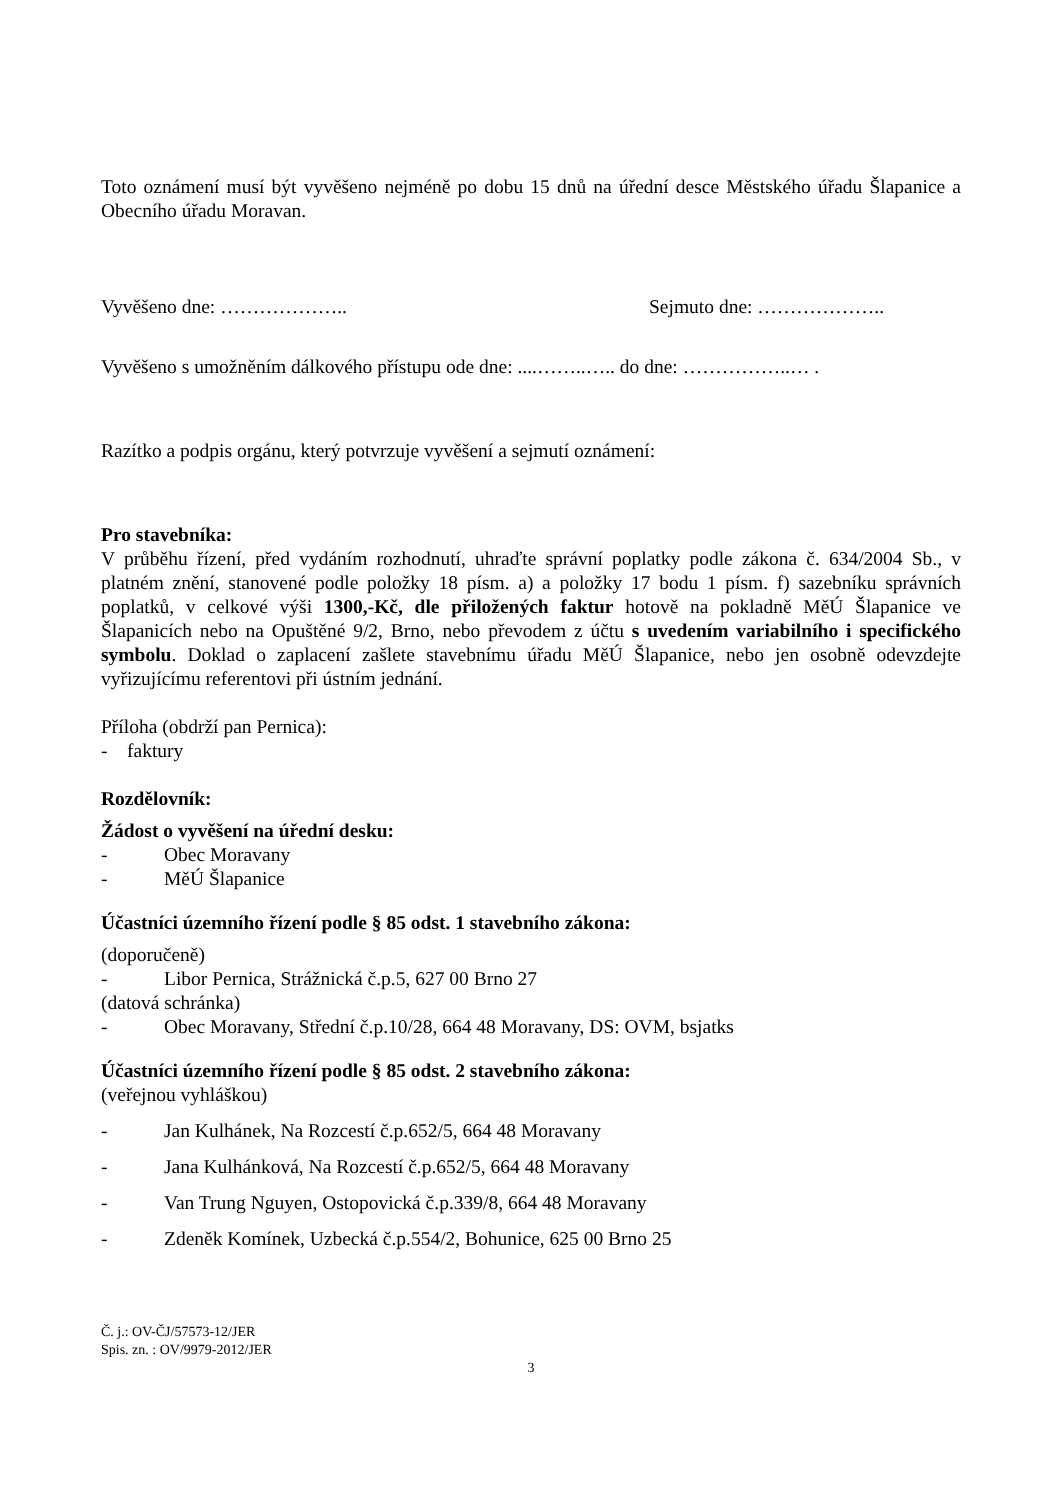Toto oznámení musí být vyvěšeno nejméně po dobu 15 dnů na úřední desce Městského úřadu Šlapanice a Obecního úřadu Moravan.
Vyvěšeno dne: ……………….. Sejmuto dne: ………………..
Vyvěšeno s umožněním dálkového přístupu ode dne: ....……..….. do dne: ……………..… .
Razítko a podpis orgánu, který potvrzuje vyvěšení a sejmutí oznámení:
Pro stavebníka:
V průběhu řízení, před vydáním rozhodnutí, uhraďte správní poplatky podle zákona č. 634/2004 Sb., v platném znění, stanovené podle položky 18 písm. a) a položky 17 bodu 1 písm. f) sazebníku správních poplatků, v celkové výši 1300,-Kč, dle přiložených faktur hotově na pokladně MěÚ Šlapanice ve Šlapanicích nebo na Opuštěné 9/2, Brno, nebo převodem z účtu s uvedením variabilního i specifického symbolu. Doklad o zaplacení zašlete stavebnímu úřadu MěÚ Šlapanice, nebo jen osobně odevzdejte vyřizujícímu referentovi při ústním jednání.
Příloha (obdrží pan Pernica):
- faktury
Rozdělovník:
Žádost o vyvěšení na úřední desku:
- Obec Moravany
- MěÚ Šlapanice
Účastníci územního řízení podle § 85 odst. 1 stavebního zákona:
(doporučeně)
- Libor Pernica, Strážnická č.p.5, 627 00 Brno 27
(datová schránka)
- Obec Moravany, Střední č.p.10/28, 664 48 Moravany, DS: OVM, bsjatks
Účastníci územního řízení podle § 85 odst. 2 stavebního zákona:
(veřejnou vyhláškou)
- Jan Kulhánek, Na Rozcestí č.p.652/5, 664 48 Moravany
- Jana Kulhánková, Na Rozcestí č.p.652/5, 664 48 Moravany
- Van Trung Nguyen, Ostopovická č.p.339/8, 664 48 Moravany
- Zdeněk Komínek, Uzbecká č.p.554/2, Bohunice, 625 00 Brno 25
Č. j.: OV-ČJ/57573-12/JER
Spis. zn. : OV/9979-2012/JER
3